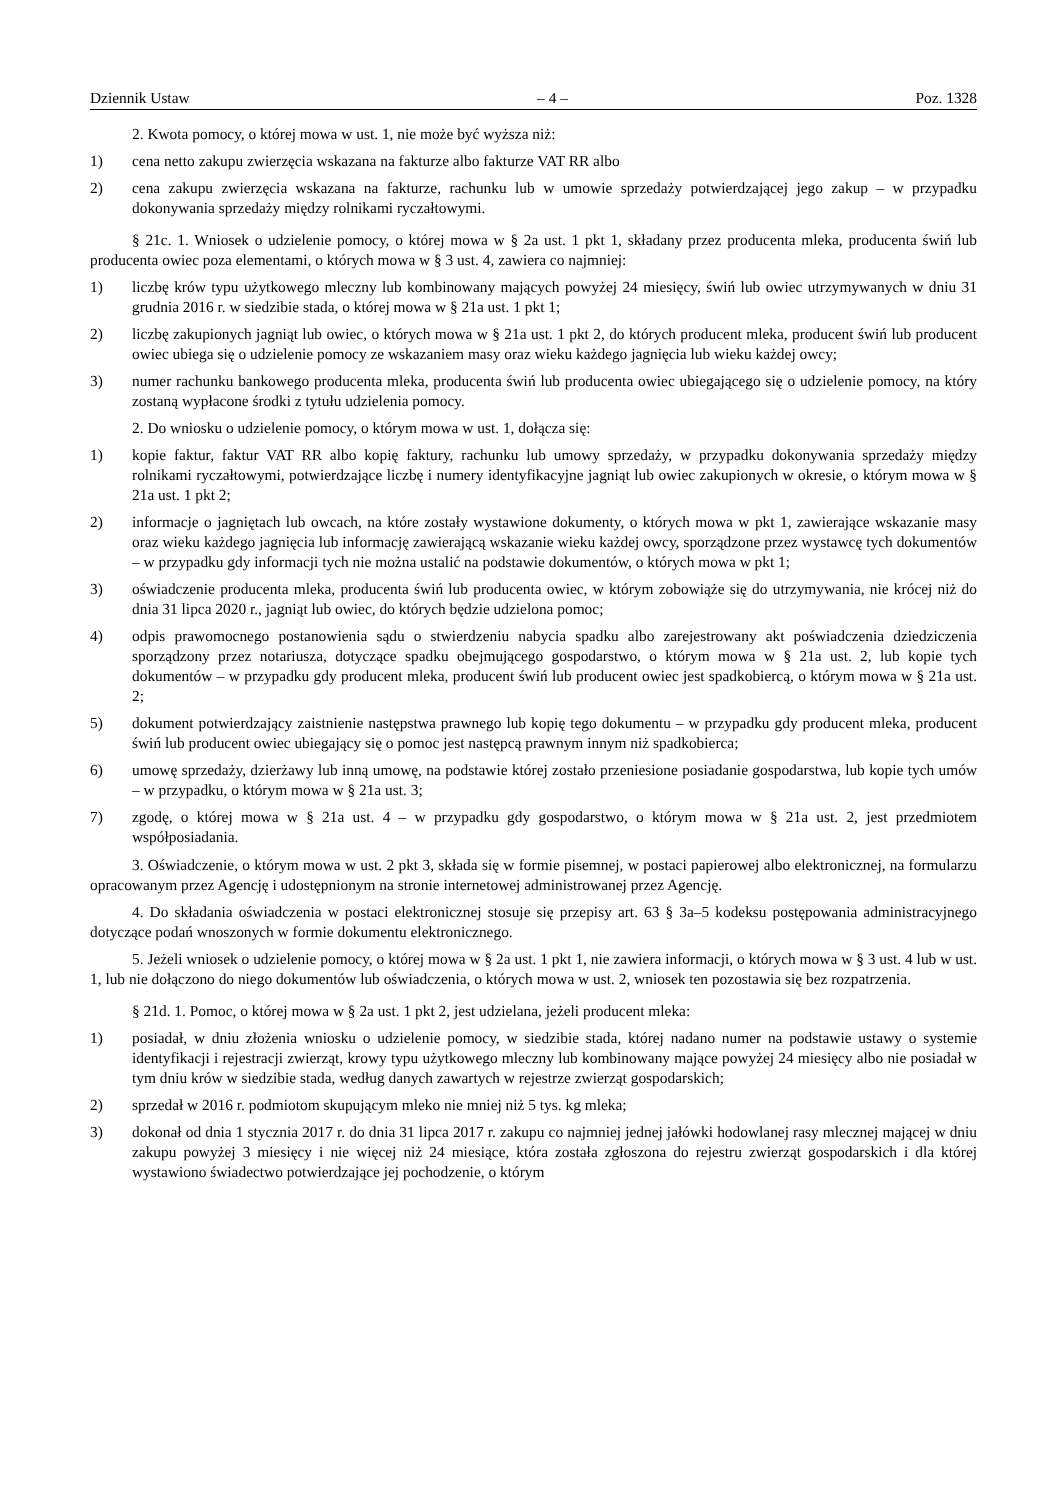Dziennik Ustaw – 4 – Poz. 1328
2. Kwota pomocy, o której mowa w ust. 1, nie może być wyższa niż:
1) cena netto zakupu zwierzęcia wskazana na fakturze albo fakturze VAT RR albo
2) cena zakupu zwierzęcia wskazana na fakturze, rachunku lub w umowie sprzedaży potwierdzającej jego zakup – w przypadku dokonywania sprzedaży między rolnikami ryczałtowymi.
§ 21c. 1. Wniosek o udzielenie pomocy, o której mowa w § 2a ust. 1 pkt 1, składany przez producenta mleka, producenta świń lub producenta owiec poza elementami, o których mowa w § 3 ust. 4, zawiera co najmniej:
1) liczbę krów typu użytkowego mleczny lub kombinowany mających powyżej 24 miesięcy, świń lub owiec utrzymywanych w dniu 31 grudnia 2016 r. w siedzibie stada, o której mowa w § 21a ust. 1 pkt 1;
2) liczbę zakupionych jagniąt lub owiec, o których mowa w § 21a ust. 1 pkt 2, do których producent mleka, producent świń lub producent owiec ubiega się o udzielenie pomocy ze wskazaniem masy oraz wieku każdego jagnięcia lub wieku każdej owcy;
3) numer rachunku bankowego producenta mleka, producenta świń lub producenta owiec ubiegającego się o udzielenie pomocy, na który zostaną wypłacone środki z tytułu udzielenia pomocy.
2. Do wniosku o udzielenie pomocy, o którym mowa w ust. 1, dołącza się:
1) kopie faktur, faktur VAT RR albo kopię faktury, rachunku lub umowy sprzedaży, w przypadku dokonywania sprzedaży między rolnikami ryczałtowymi, potwierdzające liczbę i numery identyfikacyjne jagniąt lub owiec zakupionych w okresie, o którym mowa w § 21a ust. 1 pkt 2;
2) informacje o jagniętach lub owcach, na które zostały wystawione dokumenty, o których mowa w pkt 1, zawierające wskazanie masy oraz wieku każdego jagnięcia lub informację zawierającą wskazanie wieku każdej owcy, sporządzone przez wystawcę tych dokumentów – w przypadku gdy informacji tych nie można ustalić na podstawie dokumentów, o których mowa w pkt 1;
3) oświadczenie producenta mleka, producenta świń lub producenta owiec, w którym zobowiąże się do utrzymywania, nie krócej niż do dnia 31 lipca 2020 r., jagniąt lub owiec, do których będzie udzielona pomoc;
4) odpis prawomocnego postanowienia sądu o stwierdzeniu nabycia spadku albo zarejestrowany akt poświadczenia dziedziczenia sporządzony przez notariusza, dotyczące spadku obejmującego gospodarstwo, o którym mowa w § 21a ust. 2, lub kopie tych dokumentów – w przypadku gdy producent mleka, producent świń lub producent owiec jest spadkobiercą, o którym mowa w § 21a ust. 2;
5) dokument potwierdzający zaistnienie następstwa prawnego lub kopię tego dokumentu – w przypadku gdy producent mleka, producent świń lub producent owiec ubiegający się o pomoc jest następcą prawnym innym niż spadkobierca;
6) umowę sprzedaży, dzierżawy lub inną umowę, na podstawie której zostało przeniesione posiadanie gospodarstwa, lub kopie tych umów – w przypadku, o którym mowa w § 21a ust. 3;
7) zgodę, o której mowa w § 21a ust. 4 – w przypadku gdy gospodarstwo, o którym mowa w § 21a ust. 2, jest przedmiotem współposiadania.
3. Oświadczenie, o którym mowa w ust. 2 pkt 3, składa się w formie pisemnej, w postaci papierowej albo elektronicznej, na formularzu opracowanym przez Agencję i udostępnionym na stronie internetowej administrowanej przez Agencję.
4. Do składania oświadczenia w postaci elektronicznej stosuje się przepisy art. 63 § 3a–5 kodeksu postępowania administracyjnego dotyczące podań wnoszonych w formie dokumentu elektronicznego.
5. Jeżeli wniosek o udzielenie pomocy, o której mowa w § 2a ust. 1 pkt 1, nie zawiera informacji, o których mowa w § 3 ust. 4 lub w ust. 1, lub nie dołączono do niego dokumentów lub oświadczenia, o których mowa w ust. 2, wniosek ten pozostawia się bez rozpatrzenia.
§ 21d. 1. Pomoc, o której mowa w § 2a ust. 1 pkt 2, jest udzielana, jeżeli producent mleka:
1) posiadał, w dniu złożenia wniosku o udzielenie pomocy, w siedzibie stada, której nadano numer na podstawie ustawy o systemie identyfikacji i rejestracji zwierząt, krowy typu użytkowego mleczny lub kombinowany mające powyżej 24 miesięcy albo nie posiadał w tym dniu krów w siedzibie stada, według danych zawartych w rejestrze zwierząt gospodarskich;
2) sprzedał w 2016 r. podmiotom skupującym mleko nie mniej niż 5 tys. kg mleka;
3) dokonał od dnia 1 stycznia 2017 r. do dnia 31 lipca 2017 r. zakupu co najmniej jednej jałówki hodowlanej rasy mlecznej mającej w dniu zakupu powyżej 3 miesięcy i nie więcej niż 24 miesiące, która została zgłoszona do rejestru zwierząt gospodarskich i dla której wystawiono świadectwo potwierdzające jej pochodzenie, o którym